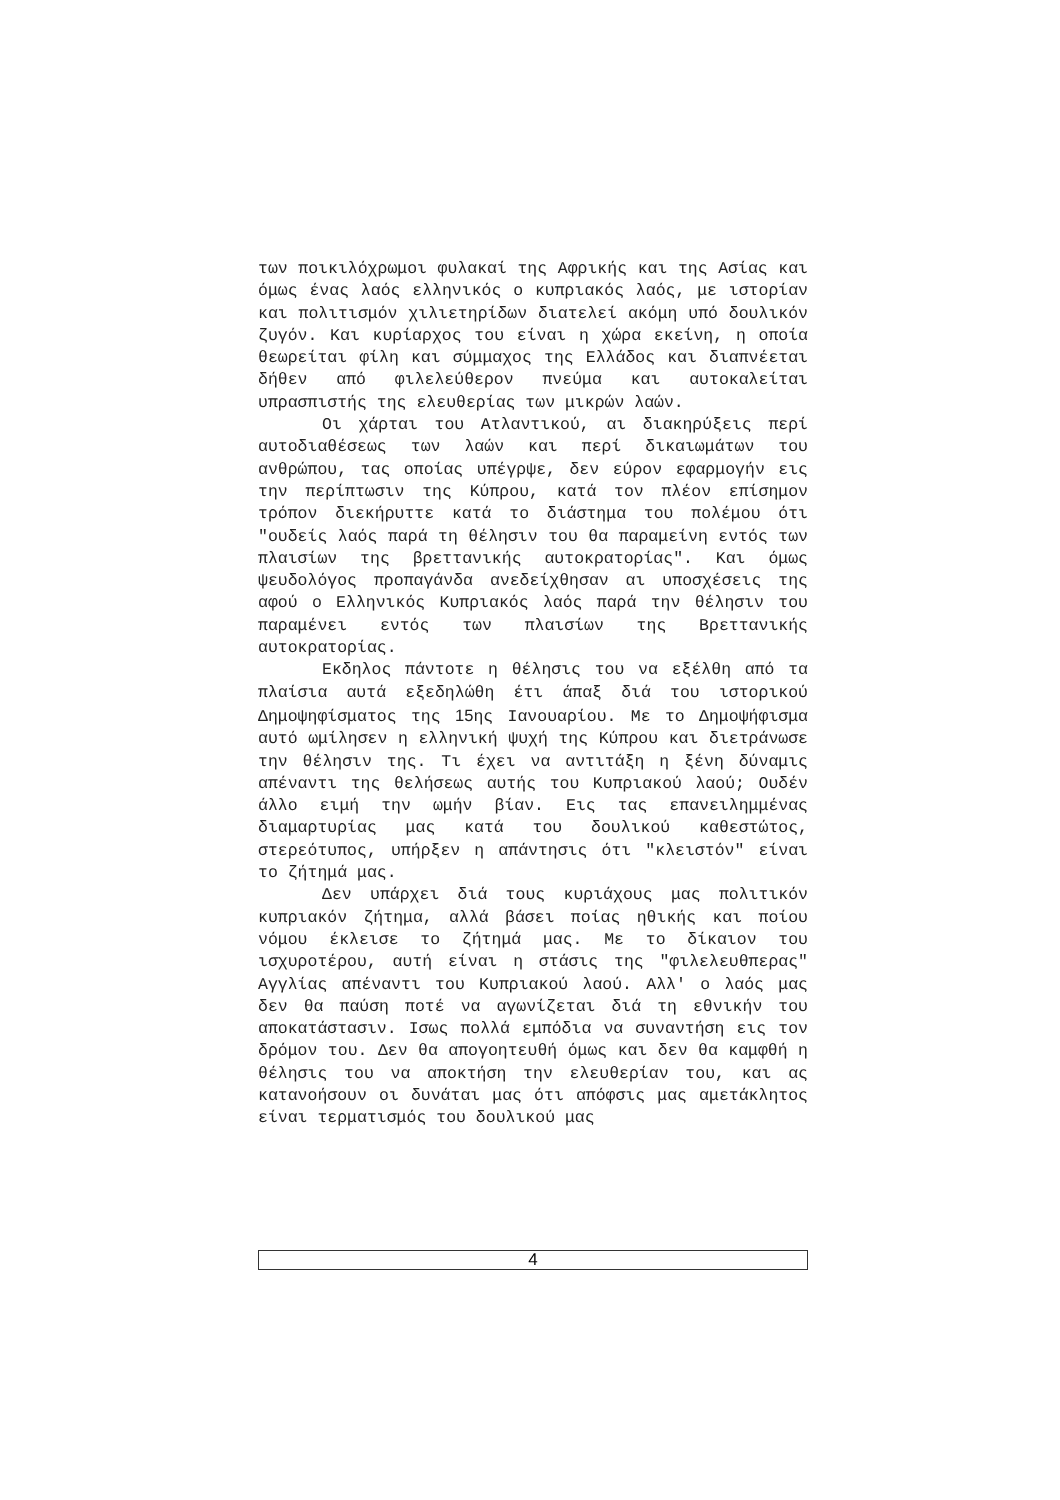των ποικιλόχρωμοι φυλακαί της Αφρικής και της Ασίας και όμως ένας λαός ελληνικός ο κυπριακός λαός, με ιστορίαν και πολιτισμόν χιλιετηρίδων διατελεί ακόμη υπό δουλικόν ζυγόν. Και κυρίαρχος του είναι η χώρα εκείνη, η οποία θεωρείται φίλη και σύμμαχος της Ελλάδος και διαπνέεται δήθεν από φιλελεύθερον πνεύμα και αυτοκαλείται υπρασπιστής της ελευθερίας των μικρών λαών.
Οι χάρται του Ατλαντικού, αι διακηρύξεις περί αυτοδιαθέσεως των λαών και περί δικαιωμάτων του ανθρώπου, τας οποίας υπέγρψε, δεν εύρον εφαρμογήν εις την περίπτωσιν της Κύπρου, κατά τον πλέον επίσημον τρόπον διεκήρυττε κατά το διάστημα του πολέμου ότι "ουδείς λαός παρά τη θέλησιν του θα παραμείνη εντός των πλαισίων της βρεττανικής αυτοκρατορίας". Και όμως ψευδολόγος προπαγάνδα ανεδείχθησαν αι υποσχέσεις της αφού ο Ελληνικός Κυπριακός λαός παρά την θέλησιν του παραμένει εντός των πλαισίων της Βρεττανικής αυτοκρατορίας.
Εκδηλος πάντοτε η θέλησις του να εξέλθη από τα πλαίσια αυτά εξεδηλώθη έτι άπαξ διά του ιστορικού Δημοψηφίσματος της 15ης Ιανουαρίου. Με το Δημοψήφισμα αυτό ωμίλησεν η ελληνική ψυχή της Κύπρου και διετράνωσε την θέλησιν της. Τι έχει να αντιτάξη η ξένη δύναμις απέναντι της θελήσεως αυτής του Κυπριακού λαού; Ουδέν άλλο ειμή την ωμήν βίαν. Εις τας επανειλημμένας διαμαρτυρίας μας κατά του δουλικού καθεστώτος, στερεότυπος, υπήρξεν η απάντησις ότι "κλειστόν" είναι το ζήτημά μας.
Δεν υπάρχει διά τους κυριάχους μας πολιτικόν κυπριακόν ζήτημα, αλλά βάσει ποίας ηθικής και ποίου νόμου έκλεισε το ζήτημά μας. Με το δίκαιον του ισχυροτέρου, αυτή είναι η στάσις της "φιλελευθπερας" Αγγλίας απέναντι του Κυπριακού λαού. Αλλ' ο λαός μας δεν θα παύση ποτέ να αγωνίζεται διά τη εθνικήν του αποκατάστασιν. Ισως πολλά εμπόδια να συναντήση εις τον δρόμον του. Δεν θα απογοητευθή όμως και δεν θα καμφθή η θέλησις του να αποκτήση την ελευθερίαν του, και ας κατανοήσουν οι δυνάται μας ότι απόφσις μας αμετάκλητος είναι τερματισμός του δουλικού μας
4